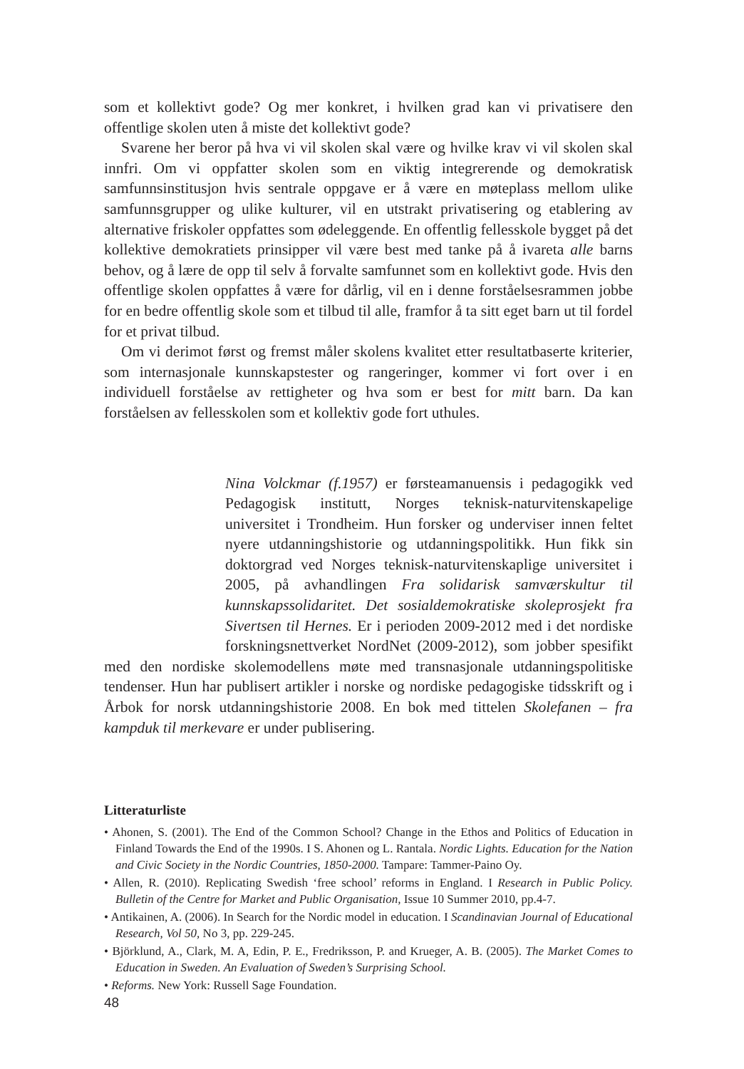som et kollektivt gode? Og mer konkret, i hvilken grad kan vi privatisere den offentlige skolen uten å miste det kollektivt gode?
Svarene her beror på hva vi vil skolen skal være og hvilke krav vi vil skolen skal innfri. Om vi oppfatter skolen som en viktig integrerende og demokratisk samfunnsinstitusjon hvis sentrale oppgave er å være en møteplass mellom ulike samfunnsgrupper og ulike kulturer, vil en utstrakt privatisering og etablering av alternative friskoler oppfattes som ødeleggende. En offentlig fellesskole bygget på det kollektive demokratiets prinsipper vil være best med tanke på å ivareta alle barns behov, og å lære de opp til selv å forvalte samfunnet som en kollektivt gode. Hvis den offentlige skolen oppfattes å være for dårlig, vil en i denne forståelsesrammen jobbe for en bedre offentlig skole som et tilbud til alle, framfor å ta sitt eget barn ut til fordel for et privat tilbud.
Om vi derimot først og fremst måler skolens kvalitet etter resultatbaserte kriterier, som internasjonale kunnskapstester og rangeringer, kommer vi fort over i en individuell forståelse av rettigheter og hva som er best for mitt barn. Da kan forståelsen av fellesskolen som et kollektiv gode fort uthules.
Nina Volckmar (f.1957) er førsteamanuensis i pedagogikk ved Pedagogisk institutt, Norges teknisk-naturvitenskapelige universitet i Trondheim. Hun forsker og underviser innen feltet nyere utdanningshistorie og utdanningspolitikk. Hun fikk sin doktorgrad ved Norges teknisk-naturvitenskaplige universitet i 2005, på avhandlingen Fra solidarisk samværskultur til kunnskapssolidaritet. Det sosialdemokratiske skoleprosjekt fra Sivertsen til Hernes. Er i perioden 2009-2012 med i det nordiske forskningsnettverket NordNet (2009-2012), som jobber spesifikt med den nordiske skolemodellens møte med transnasjonale utdanningspolitiske tendenser. Hun har publisert artikler i norske og nordiske pedagogiske tidsskrift og i Årbok for norsk utdanningshistorie 2008. En bok med tittelen Skolefanen – fra kampduk til merkevare er under publisering.
Litteraturliste
• Ahonen, S. (2001). The End of the Common School? Change in the Ethos and Politics of Education in Finland Towards the End of the 1990s. I S. Ahonen og L. Rantala. Nordic Lights. Education for the Nation and Civic Society in the Nordic Countries, 1850-2000. Tampare: Tammer-Paino Oy.
• Allen, R. (2010). Replicating Swedish ‘free school’ reforms in England. I Research in Public Policy. Bulletin of the Centre for Market and Public Organisation, Issue 10 Summer 2010, pp.4-7.
• Antikainen, A. (2006). In Search for the Nordic model in education. I Scandinavian Journal of Educational Research, Vol 50, No 3, pp. 229-245.
• Björklund, A., Clark, M. A, Edin, P. E., Fredriksson, P. and Krueger, A. B. (2005). The Market Comes to Education in Sweden. An Evaluation of Sweden’s Surprising School.
• Reforms. New York: Russell Sage Foundation.
48